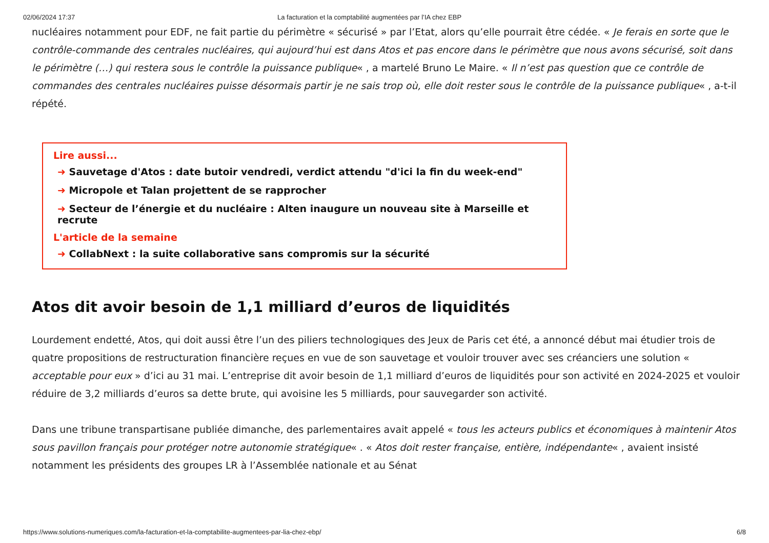02/06/2024 17:37 La facturation et la comptabilité augmentées par l’IA chez EBP
nucléaires notamment pour EDF, ne fait partie du périmètre « sécurisé » par l’Etat, alors qu’elle pourrait être cédée. « Je ferais en sorte que le contrôle-commande des centrales nucléaires, qui aujourd’hui est dans Atos et pas encore dans le périmètre que nous avons sécurisé, soit dans le périmètre (…) qui restera sous le contrôle la puissance publique« , a martelé Bruno Le Maire. « Il n’est pas question que ce contrôle de commandes des centrales nucléaires puisse désormais partir je ne sais trop où, elle doit rester sous le contrôle de la puissance publique« , a-t-il répété.
Lire aussi...
➜ Sauvetage d'Atos : date butoir vendredi, verdict attendu "d'ici la fin du week-end"
➜ Micropole et Talan projettent de se rapprocher
➜ Secteur de l’énergie et du nucléaire : Alten inaugure un nouveau site à Marseille et recrute
L'article de la semaine
➜ CollabNext : la suite collaborative sans compromis sur la sécurité
Atos dit avoir besoin de 1,1 milliard d’euros de liquidités
Lourdement endetté, Atos, qui doit aussi être l’un des piliers technologiques des Jeux de Paris cet été, a annoncé début mai étudier trois de quatre propositions de restructuration financière reçues en vue de son sauvetage et vouloir trouver avec ses créanciers une solution « acceptable pour eux » d’ici au 31 mai. L’entreprise dit avoir besoin de 1,1 milliard d’euros de liquidités pour son activité en 2024-2025 et vouloir réduire de 3,2 milliards d’euros sa dette brute, qui avoisine les 5 milliards, pour sauvegarder son activité.
Dans une tribune transpartisane publiée dimanche, des parlementaires avait appelé « tous les acteurs publics et économiques à maintenir Atos sous pavillon français pour protéger notre autonomie stratégique« . « Atos doit rester française, entière, indépendante« , avaient insisté notamment les présidents des groupes LR à l’Assemblée nationale et au Sénat
https://www.solutions-numeriques.com/la-facturation-et-la-comptabilite-augmentees-par-lia-chez-ebp/ 6/8